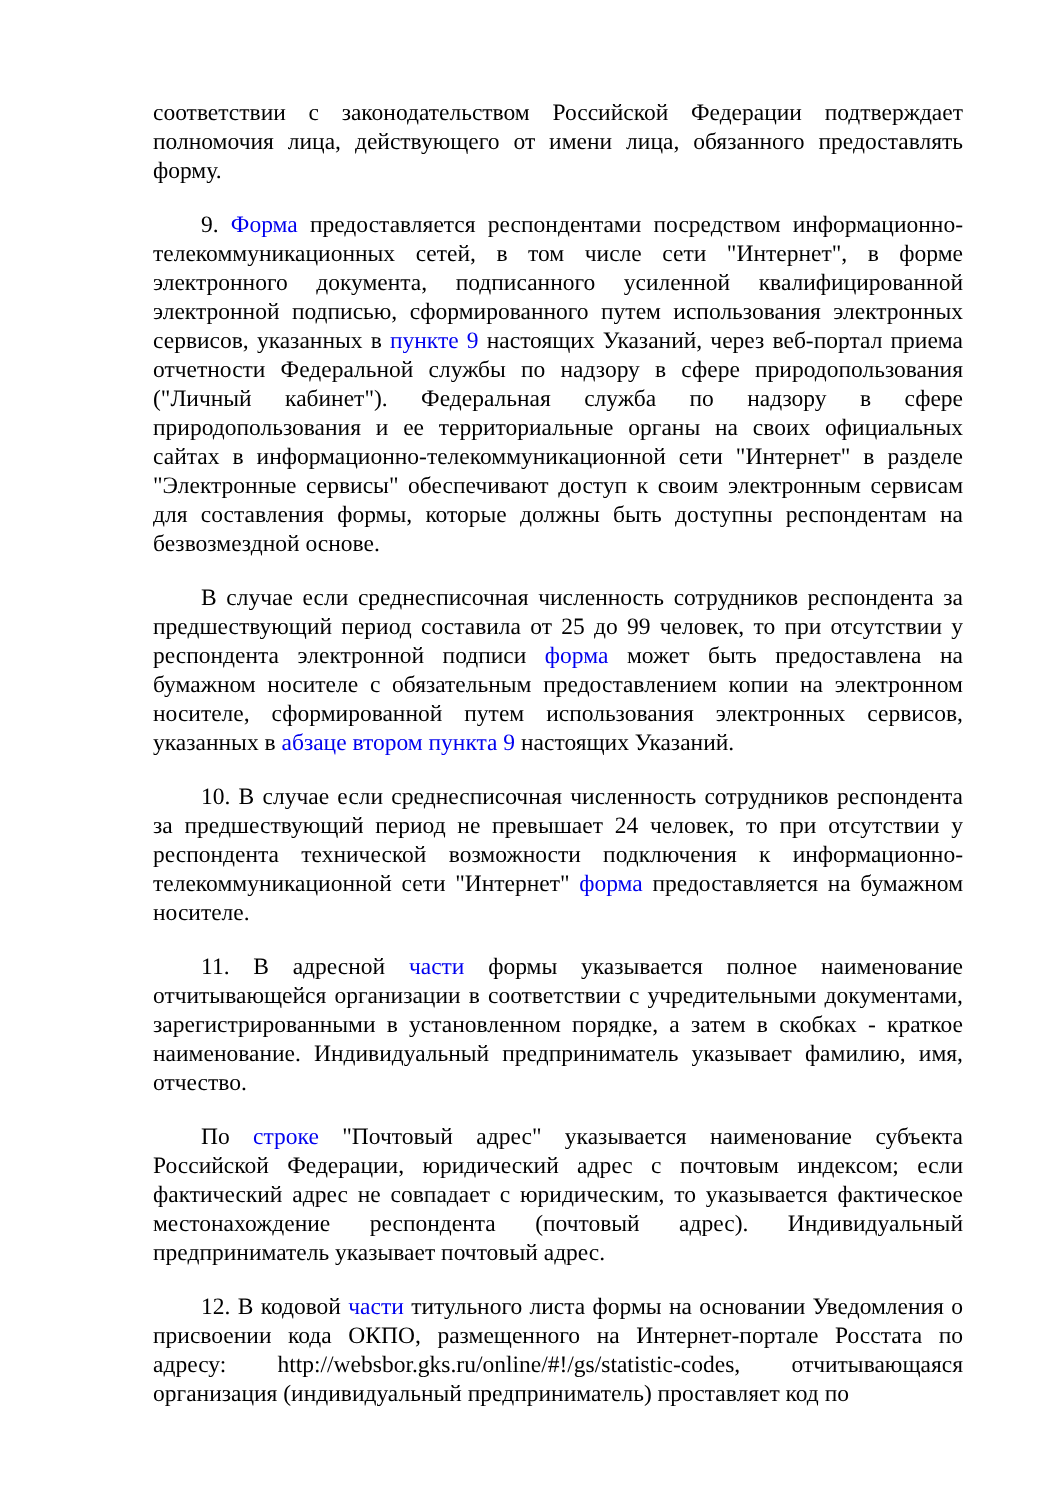соответствии с законодательством Российской Федерации подтверждает полномочия лица, действующего от имени лица, обязанного предоставлять форму.
9. Форма предоставляется респондентами посредством информационно-телекоммуникационных сетей, в том числе сети "Интернет", в форме электронного документа, подписанного усиленной квалифицированной электронной подписью, сформированного путем использования электронных сервисов, указанных в пункте 9 настоящих Указаний, через веб-портал приема отчетности Федеральной службы по надзору в сфере природопользования ("Личный кабинет"). Федеральная служба по надзору в сфере природопользования и ее территориальные органы на своих официальных сайтах в информационно-телекоммуникационной сети "Интернет" в разделе "Электронные сервисы" обеспечивают доступ к своим электронным сервисам для составления формы, которые должны быть доступны респондентам на безвозмездной основе.
В случае если среднесписочная численность сотрудников респондента за предшествующий период составила от 25 до 99 человек, то при отсутствии у респондента электронной подписи форма может быть предоставлена на бумажном носителе с обязательным предоставлением копии на электронном носителе, сформированной путем использования электронных сервисов, указанных в абзаце втором пункта 9 настоящих Указаний.
10. В случае если среднесписочная численность сотрудников респондента за предшествующий период не превышает 24 человек, то при отсутствии у респондента технической возможности подключения к информационно-телекоммуникационной сети "Интернет" форма предоставляется на бумажном носителе.
11. В адресной части формы указывается полное наименование отчитывающейся организации в соответствии с учредительными документами, зарегистрированными в установленном порядке, а затем в скобках - краткое наименование. Индивидуальный предприниматель указывает фамилию, имя, отчество.
По строке "Почтовый адрес" указывается наименование субъекта Российской Федерации, юридический адрес с почтовым индексом; если фактический адрес не совпадает с юридическим, то указывается фактическое местонахождение респондента (почтовый адрес). Индивидуальный предприниматель указывает почтовый адрес.
12. В кодовой части титульного листа формы на основании Уведомления о присвоении кода ОКПО, размещенного на Интернет-портале Росстата по адресу: http://websbor.gks.ru/online/#!/gs/statistic-codes, отчитывающаяся организация (индивидуальный предприниматель) проставляет код по